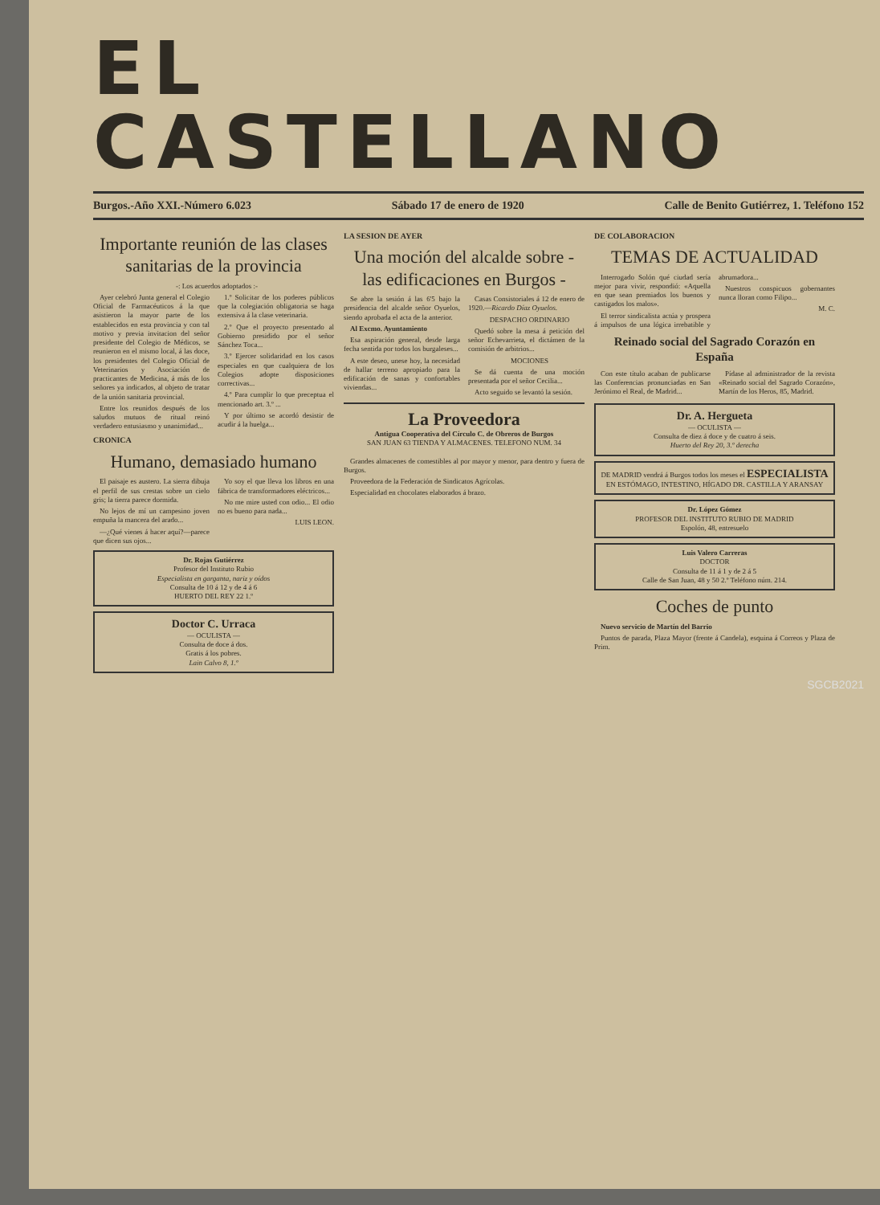EL CASTELLANO
Burgos.-Año XXI.-Número 6.023 Sábado 17 de enero de 1920 Calle de Benito Gutiérrez, 1. Teléfono 152
Importante reunión de las clases sanitarias de la provincia
-: Los acuerdos adoptados :-
Ayer celebró Junta general el Colegio Oficial de Farmacéuticos á la que asistieron la mayor parte de los establecidos en esta provincia y con tal motivo y previa invitacion del señor presidente del Colegio de Médicos, se reunieron en el mismo local, á las doce, los presidentes del Colegio Oficial de Veterinarios y Asociación de practicantes de Medicina, á más de los señores ya indicados, al objeto de tratar de la unión sanitaria provincial.
Entre los reunidos después de los saludos mutuos de ritual reinó verdadero entusiasmo y unanimidad...
1.º Solicitar de los poderes públicos que la colegiación obligatoria se haga extensiva á la clase veterinaria.
2.º Que el proyecto presentado al Gobierno presidido por el señor Sánchez Toca...
3.º Ejercer solidaridad en los casos especiales en que cualquiera de los Colegios adopte disposiciones correctivas...
4.º Para cumplir lo que preceptua el mencionado art. 3.º ...
Y por último se acordó desistir de acudir á la huelga...
CRONICA
Humano, demasiado humano
El paisaje es austero. La sierra dibuja el perfil de sus crestas sobre un cielo gris; la tierra parece dormida.
No lejos de mí un campesino joven empuña la mancera del arado...
—¿Qué vienes á hacer aquí?—parece que dicen sus ojos...
Yo soy el que lleva los libros en una fábrica de transformadores eléctricos...
No me mire usted con odio... El odio no es bueno para nada...
LUIS LEON.
Dr. Rojas Gutiérrez
Profesor del Instituto Rubio
Especialista en garganta, nariz y oídos
Consulta de 10 á 12 y de 4 á 6
HUERTO DEL REY 22 1.º
Doctor C. Urraca
— OCULISTA —
Consulta de doce á dos.
Gratis á los pobres.
Lain Calvo 8, 1.º
LA SESION DE AYER
Una moción del alcalde sobre - las edificaciones en Burgos -
Se abre la sesión á las 6'5 bajo la presidencia del alcalde señor Oyuelos, siendo aprobada el acta de la anterior.
Al Excmo. Ayuntamiento
Esa aspiración general, desde larga fecha sentida por todos los burgaleses...
A este deseo, unese hoy, la necesidad de hallar terreno apropiado para la edificación de sanas y confortables viviendas...
Casas Consistoriales á 12 de enero de 1920.—Ricardo Díaz Oyuelos.
DESPACHO ORDINARIO
Quedó sobre la mesa á petición del señor Echevarrieta, el dictámen de la comisión de arbitrios...
MOCIONES
Se dá cuenta de una moción presentada por el señor Cecilia...
Acto seguido se levantó la sesión.
La Proveedora
Antigua Cooperativa del Círculo C. de Obreros de Burgos
SAN JUAN 63 TIENDA Y ALMACENES. TELEFONO NUM. 34
Grandes almacenes de comestibles al por mayor y menor, para dentro y fuera de Burgos.
Proveedora de la Federación de Sindicatos Agrícolas.
Especialidad en chocolates elaborados á brazo.
DE COLABORACION
TEMAS DE ACTUALIDAD
Interrogado Solón qué ciudad sería mejor para vivir, respondió: «Aquella en que sean premiados los buenos y castigados los malos».
El terror sindicalista actúa y prospera á impulsos de una lógica irrebatible y abrumadora...
Nuestros conspicuos gobernantes nunca lloran como Filipo...
M. C.
Reinado social del Sagrado Corazón en España
Con este título acaban de publicarse las Conferencias pronunciadas en San Jerónimo el Real, de Madrid...
Pídase al administrador de la revista «Reinado social del Sagrado Corazón», Martín de los Heros, 85, Madrid.
Dr. A. Hergueta
— OCULISTA —
Consulta de diez á doce y de cuatro á seis.
Huerto del Rey 20, 3.º derecha
DE MADRID vendrá á Burgos todos los meses el ESPECIALISTA EN ESTÓMAGO, INTESTINO, HÍGADO DR. CASTILLA Y ARANSAY
Dr. López Gómez
PROFESOR DEL INSTITUTO RUBIO DE MADRID
Espolón, 48, entresuelo
Luis Valero Carreras
DOCTOR
Consulta de 11 á 1 y de 2 á 5
Calle de San Juan, 48 y 50 2.º Teléfono núm. 214.
Coches de punto
Nuevo servicio de Martín del Barrio
Puntos de parada, Plaza Mayor (frente á Candela), esquina á Correos y Plaza de Prim.
SGCB2021